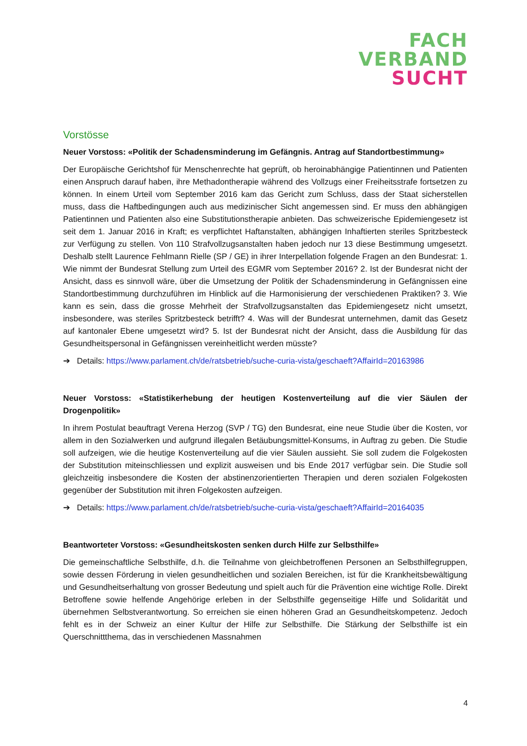FACH
VERBAND
SUCHT
Vorstösse
Neuer Vorstoss: «Politik der Schadensminderung im Gefängnis. Antrag auf Standortbestimmung»
Der Europäische Gerichtshof für Menschenrechte hat geprüft, ob heroinabhängige Patientinnen und Patienten einen Anspruch darauf haben, ihre Methadontherapie während des Vollzugs einer Freiheitsstrafe fortsetzen zu können. In einem Urteil vom September 2016 kam das Gericht zum Schluss, dass der Staat sicherstellen muss, dass die Haftbedingungen auch aus medizinischer Sicht angemessen sind. Er muss den abhängigen Patientinnen und Patienten also eine Substitutionstherapie anbieten. Das schweizerische Epidemiengesetz ist seit dem 1. Januar 2016 in Kraft; es verpflichtet Haftanstalten, abhängigen Inhaftierten steriles Spritzbesteck zur Verfügung zu stellen. Von 110 Strafvollzugsanstalten haben jedoch nur 13 diese Bestimmung umgesetzt. Deshalb stellt Laurence Fehlmann Rielle (SP / GE) in ihrer Interpellation folgende Fragen an den Bundesrat: 1. Wie nimmt der Bundesrat Stellung zum Urteil des EGMR vom September 2016? 2. Ist der Bundesrat nicht der Ansicht, dass es sinnvoll wäre, über die Umsetzung der Politik der Schadensminderung in Gefängnissen eine Standortbestimmung durchzuführen im Hinblick auf die Harmonisierung der verschiedenen Praktiken? 3. Wie kann es sein, dass die grosse Mehrheit der Strafvollzugsanstalten das Epidemiengesetz nicht umsetzt, insbesondere, was steriles Spritzbesteck betrifft? 4. Was will der Bundesrat unternehmen, damit das Gesetz auf kantonaler Ebene umgesetzt wird? 5. Ist der Bundesrat nicht der Ansicht, dass die Ausbildung für das Gesundheitspersonal in Gefängnissen vereinheitlicht werden müsste?
➔ Details: https://www.parlament.ch/de/ratsbetrieb/suche-curia-vista/geschaeft?AffairId=20163986
Neuer Vorstoss: «Statistikerhebung der heutigen Kostenverteilung auf die vier Säulen der Drogenpolitik»
In ihrem Postulat beauftragt Verena Herzog (SVP / TG) den Bundesrat, eine neue Studie über die Kosten, vor allem in den Sozialwerken und aufgrund illegalen Betäubungsmittel-Konsums, in Auftrag zu geben. Die Studie soll aufzeigen, wie die heutige Kostenverteilung auf die vier Säulen aussieht. Sie soll zudem die Folgekosten der Substitution miteinschliessen und explizit ausweisen und bis Ende 2017 verfügbar sein. Die Studie soll gleichzeitig insbesondere die Kosten der abstinenzorientierten Therapien und deren sozialen Folgekosten gegenüber der Substitution mit ihren Folgekosten aufzeigen.
➔ Details: https://www.parlament.ch/de/ratsbetrieb/suche-curia-vista/geschaeft?AffairId=20164035
Beantworteter Vorstoss: «Gesundheitskosten senken durch Hilfe zur Selbsthilfe»
Die gemeinschaftliche Selbsthilfe, d.h. die Teilnahme von gleichbetroffenen Personen an Selbsthilfegruppen, sowie dessen Förderung in vielen gesundheitlichen und sozialen Bereichen, ist für die Krankheitsbewältigung und Gesundheitserhaltung von grosser Bedeutung und spielt auch für die Prävention eine wichtige Rolle. Direkt Betroffene sowie helfende Angehörige erleben in der Selbsthilfe gegenseitige Hilfe und Solidarität und übernehmen Selbstverantwortung. So erreichen sie einen höheren Grad an Gesundheitskompetenz. Jedoch fehlt es in der Schweiz an einer Kultur der Hilfe zur Selbsthilfe. Die Stärkung der Selbsthilfe ist ein Querschnittthema, das in verschiedenen Massnahmen
4